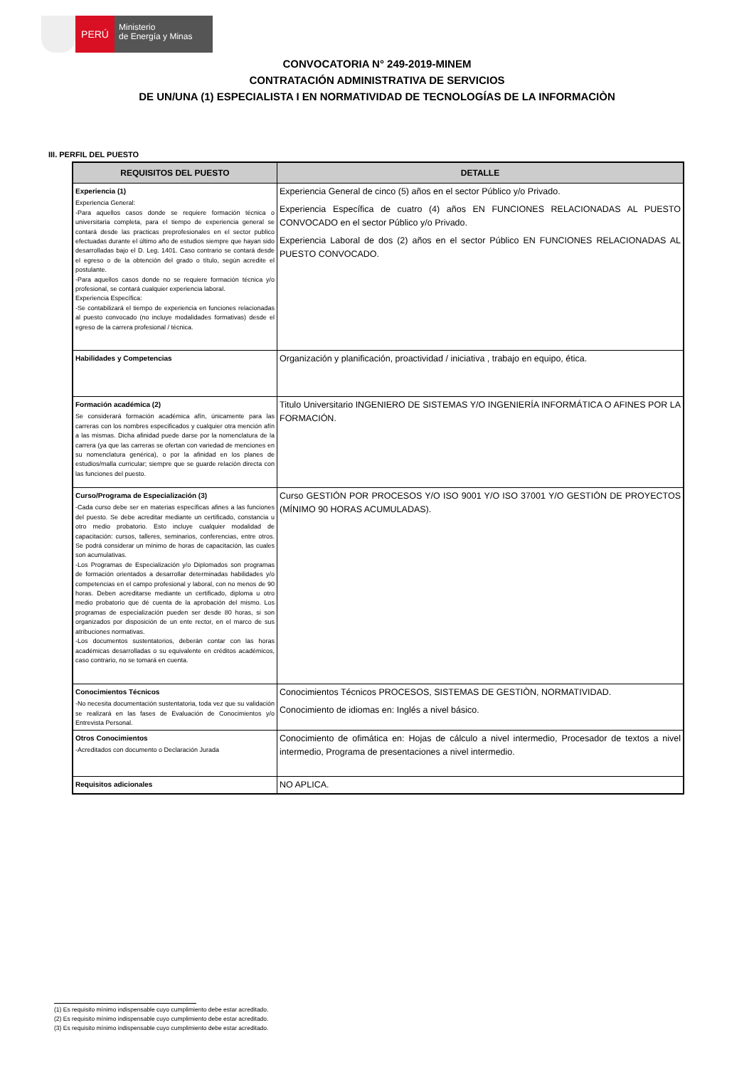PERÚ
Ministerio
de Energía y Minas
CONVOCATORIA N° 249-2019-MINEM
CONTRATACIÓN ADMINISTRATIVA DE SERVICIOS
DE UN/UNA (1) ESPECIALISTA I EN NORMATIVIDAD DE TECNOLOGÍAS DE LA INFORMACIÒN
III. PERFIL DEL PUESTO
| REQUISITOS DEL PUESTO | DETALLE |
| --- | --- |
| Experiencia (1) Experiencia General: -Para aquellos casos donde se requiere formación técnica o universitaria completa, para el tiempo de experiencia general se contará desde las practicas preprofesionales en el sector publico efectuadas durante el último año de estudios siempre que hayan sido desarrolladas bajo el D. Leg. 1401. Caso contrario se contará desde el egreso o de la obtención del grado o título, según acredite el postulante. -Para aquellos casos donde no se requiere formación técnica y/o profesional, se contará cualquier experiencia laboral. Experiencia Específica: -Se contabilizará el tiempo de experiencia en funciones relacionadas al puesto convocado (no incluye modalidades formativas) desde el egreso de la carrera profesional / técnica. | Experiencia General de cinco (5) años en el sector Público y/o Privado. Experiencia Específica de cuatro (4) años EN FUNCIONES RELACIONADAS AL PUESTO CONVOCADO en el sector Público y/o Privado. Experiencia Laboral de dos (2) años en el sector Público EN FUNCIONES RELACIONADAS AL PUESTO CONVOCADO. |
| Habilidades y Competencias | Organización y planificación, proactividad / iniciativa , trabajo en equipo, ética. |
| Formación académica (2) Se considerará formación académica afín, únicamente para las carreras con los nombres especificados y cualquier otra mención afín a las mismas. Dicha afinidad puede darse por la nomenclatura de la carrera (ya que las carreras se ofertan con variedad de menciones en su nomenclatura genérica), o por la afinidad en los planes de estudios/malla curricular; siempre que se guarde relación directa con las funciones del puesto. | Titulo Universitario INGENIERO DE SISTEMAS Y/O INGENIERÍA INFORMÁTICA O AFINES POR LA FORMACIÓN. |
| Curso/Programa de Especialización (3) -Cada curso debe ser en materias específicas afines a las funciones del puesto. Se debe acreditar mediante un certificado, constancia u otro medio probatorio. Esto incluye cualquier modalidad de capacitación: cursos, talleres, seminarios, conferencias, entre otros. Se podrá considerar un mínimo de horas de capacitación, las cuales son acumulativas. -Los Programas de Especialización y/o Diplomados son programas de formación orientados a desarrollar determinadas habilidades y/o competencias en el campo profesional y laboral, con no menos de 90 horas. Deben acreditarse mediante un certificado, diploma u otro medio probatorio que dé cuenta de la aprobación del mismo. Los programas de especialización pueden ser desde 80 horas, si son organizados por disposición de un ente rector, en el marco de sus atribuciones normativas. -Los documentos sustentatorios, deberán contar con las horas académicas desarrolladas o su equivalente en créditos académicos, caso contrario, no se tomará en cuenta. | Curso GESTIÓN POR PROCESOS Y/O ISO 9001 Y/O ISO 37001 Y/O GESTIÓN DE PROYECTOS (MÍNIMO 90 HORAS ACUMULADAS). |
| Conocimientos Técnicos -No necesita documentación sustentatoria, toda vez que su validación se realizará en las fases de Evaluación de Conocimientos y/o Entrevista Personal. | Conocimientos Técnicos PROCESOS, SISTEMAS DE GESTIÒN, NORMATIVIDAD. Conocimiento de idiomas en: Inglés a nivel básico. |
| Otros Conocimientos -Acreditados con documento o Declaración Jurada | Conocimiento de ofimática en: Hojas de cálculo a nivel intermedio, Procesador de textos a nivel intermedio, Programa de presentaciones a nivel intermedio. |
| Requisitos adicionales | NO APLICA. |
(1) Es requisito mínimo indispensable cuyo cumplimiento debe estar acreditado.
(2) Es requisito mínimo indispensable cuyo cumplimiento debe estar acreditado.
(3) Es requisito mínimo indispensable cuyo cumplimiento debe estar acreditado.